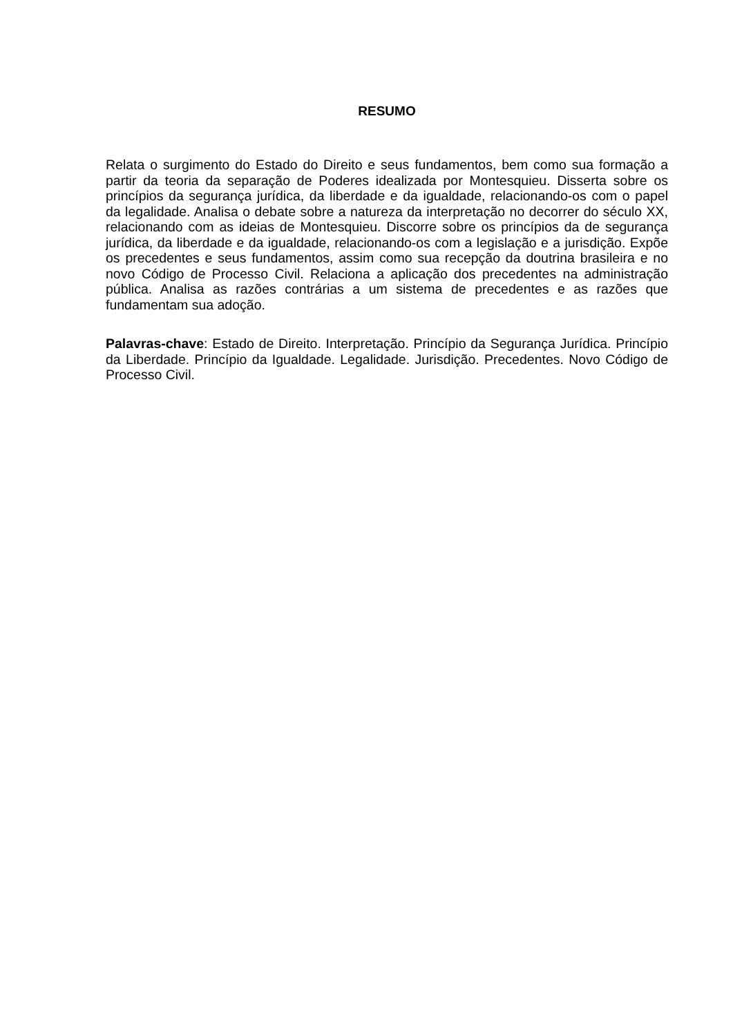RESUMO
Relata o surgimento do Estado do Direito e seus fundamentos, bem como sua formação a partir da teoria da separação de Poderes idealizada por Montesquieu. Disserta sobre os princípios da segurança jurídica, da liberdade e da igualdade, relacionando-os com o papel da legalidade. Analisa o debate sobre a natureza da interpretação no decorrer do século XX, relacionando com as ideias de Montesquieu. Discorre sobre os princípios da de segurança jurídica, da liberdade e da igualdade, relacionando-os com a legislação e a jurisdição. Expõe os precedentes e seus fundamentos, assim como sua recepção da doutrina brasileira e no novo Código de Processo Civil. Relaciona a aplicação dos precedentes na administração pública. Analisa as razões contrárias a um sistema de precedentes e as razões que fundamentam sua adoção.
Palavras-chave: Estado de Direito. Interpretação. Princípio da Segurança Jurídica. Princípio da Liberdade. Princípio da Igualdade. Legalidade. Jurisdição. Precedentes. Novo Código de Processo Civil.